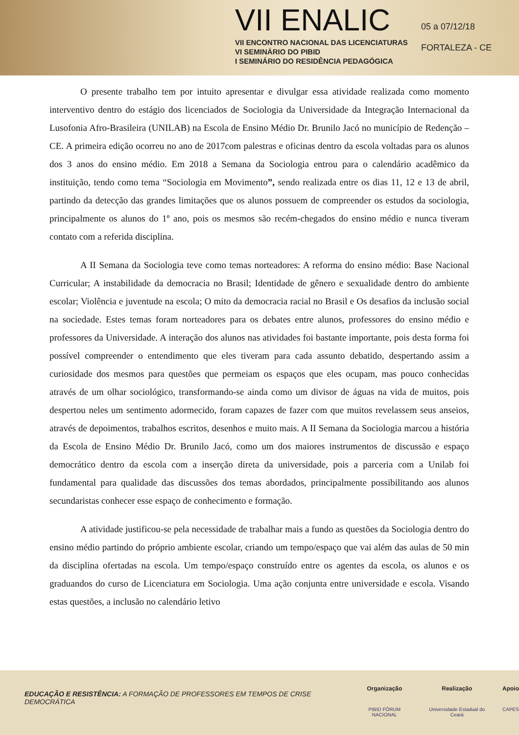VII ENALIC
VII ENCONTRO NACIONAL DAS LICENCIATURAS
VI SEMINÁRIO DO PIBID
I SEMINÁRIO DO RESIDÊNCIA PEDAGÓGICA
05 a 07/12/18
FORTALEZA - CE
O presente trabalho tem por intuito apresentar e divulgar essa atividade realizada como momento interventivo dentro do estágio dos licenciados de Sociologia da Universidade da Integração Internacional da Lusofonia Afro-Brasileira (UNILAB) na Escola de Ensino Médio Dr. Brunilo Jacó no município de Redenção – CE. A primeira edição ocorreu no ano de 2017com palestras e oficinas dentro da escola voltadas para os alunos dos 3 anos do ensino médio. Em 2018 a Semana da Sociologia entrou para o calendário acadêmico da instituição, tendo como tema “Sociologia em Movimento”, sendo realizada entre os dias 11, 12 e 13 de abril, partindo da detecção das grandes limitações que os alunos possuem de compreender os estudos da sociologia, principalmente os alunos do 1º ano, pois os mesmos são recém-chegados do ensino médio e nunca tiveram contato com a referida disciplina.
A II Semana da Sociologia teve como temas norteadores: A reforma do ensino médio: Base Nacional Curricular; A instabilidade da democracia no Brasil; Identidade de gênero e sexualidade dentro do ambiente escolar; Violência e juventude na escola; O mito da democracia racial no Brasil e Os desafios da inclusão social na sociedade. Estes temas foram norteadores para os debates entre alunos, professores do ensino médio e professores da Universidade. A interação dos alunos nas atividades foi bastante importante, pois desta forma foi possível compreender o entendimento que eles tiveram para cada assunto debatido, despertando assim a curiosidade dos mesmos para questões que permeiam os espaços que eles ocupam, mas pouco conhecidas através de um olhar sociológico, transformando-se ainda como um divisor de águas na vida de muitos, pois despertou neles um sentimento adormecido, foram capazes de fazer com que muitos revelassem seus anseios, através de depoimentos, trabalhos escritos, desenhos e muito mais. A II Semana da Sociologia marcou a história da Escola de Ensino Médio Dr. Brunilo Jacó, como um dos maiores instrumentos de discussão e espaço democrático dentro da escola com a inserção direta da universidade, pois a parceria com a Unilab foi fundamental para qualidade das discussões dos temas abordados, principalmente possibilitando aos alunos secundaristas conhecer esse espaço de conhecimento e formação.
A atividade justificou-se pela necessidade de trabalhar mais a fundo as questões da Sociologia dentro do ensino médio partindo do próprio ambiente escolar, criando um tempo/espaço que vai além das aulas de 50 min da disciplina ofertadas na escola. Um tempo/espaço construído entre os agentes da escola, os alunos e os graduandos do curso de Licenciatura em Sociologia. Uma ação conjunta entre universidade e escola. Visando estas questões, a inclusão no calendário letivo
EDUCAÇÃO E RESISTÊNCIA: A FORMAÇÃO DE PROFESSORES EM TEMPOS DE CRISE DEMOCRÁTICA
Organização
PIBID FÓRUM NACIONAL
Realização
Universidade Estadual do Ceará
Apoio
CAPES